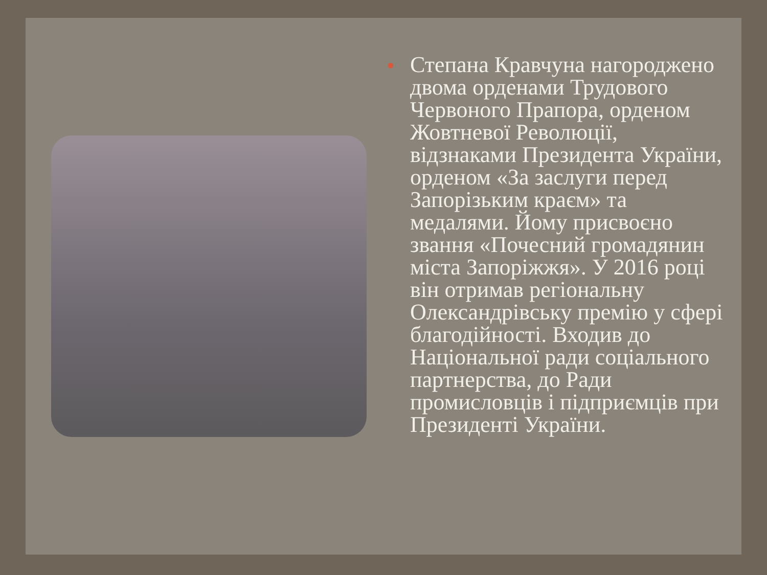●
Степана Кравчуна нагороджено двома орденами Трудового Червоного Прапора, орденом Жовтневої Революції, відзнаками Президента України, орденом «За заслуги перед Запорізьким краєм» та медалями. Йому присвоєно звання «Почесний громадянин міста Запоріжжя». У 2016 році він отримав регіональну Олександрівську премію у сфері благодійності. Входив до Національної ради соціального партнерства, до Ради промисловців і підприємців при Президенті України.